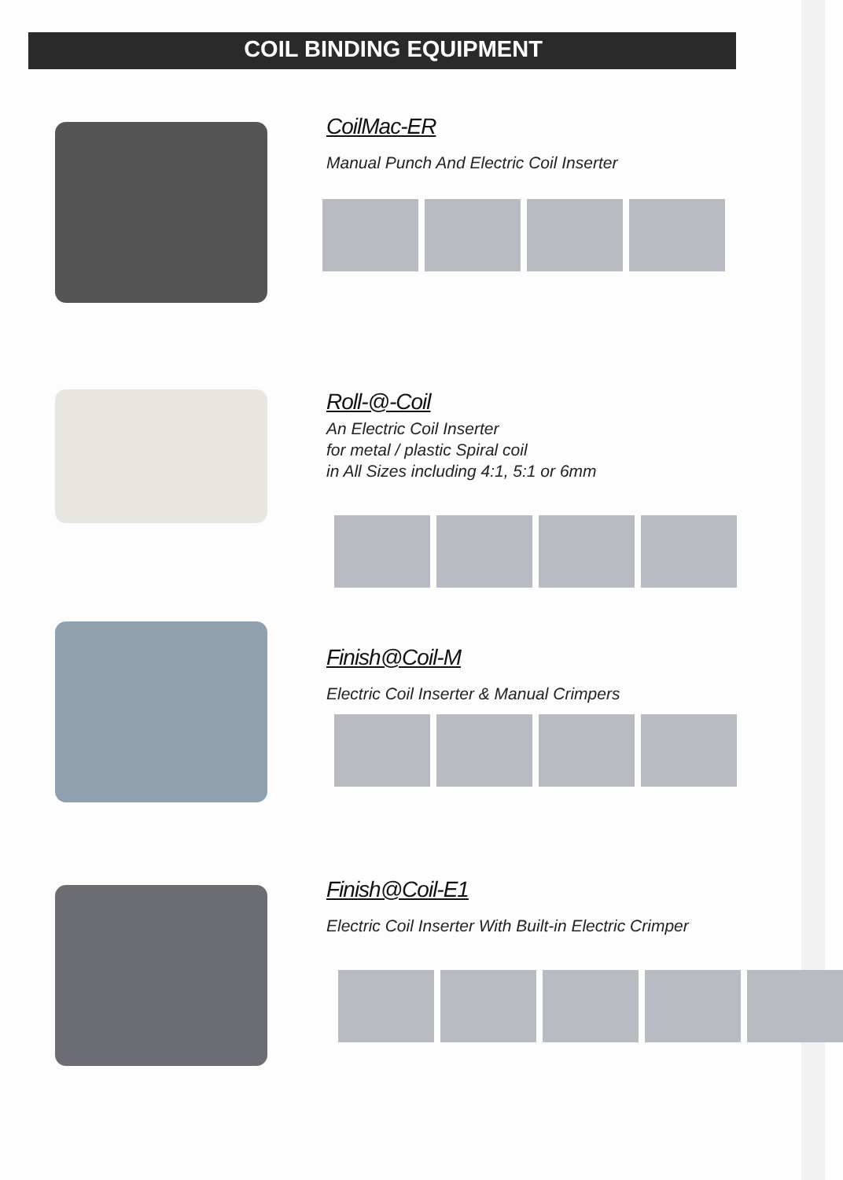COIL BINDING EQUIPMENT
CoilMac-ER
Manual Punch And Electric Coil Inserter
Roll-@-Coil
An Electric Coil Inserter
for metal / plastic Spiral coil
in All Sizes including 4:1, 5:1 or 6mm
Finish@Coil-M
Electric Coil Inserter & Manual Crimpers
Finish@Coil-E1
Electric Coil Inserter With Built-in Electric Crimper